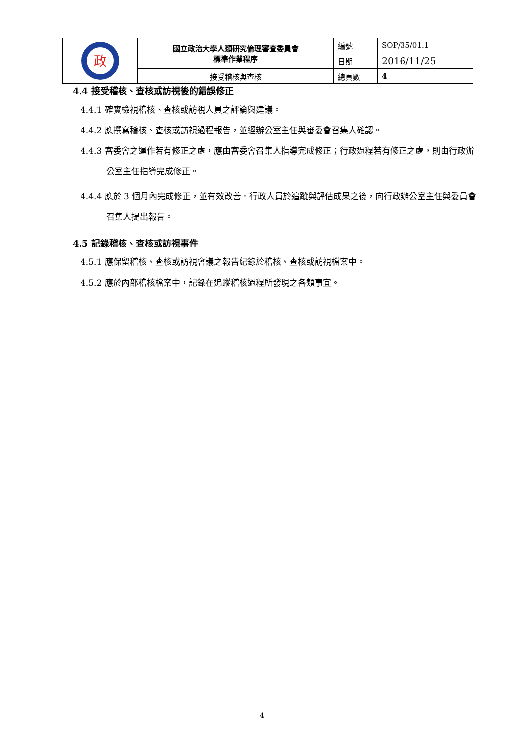| 政 | 國立政治大學人類研究倫理審查委員會 標準作業程序 | 編號 | SOP/35/01.1 |
| | | 日期 | 2016/11/25 |
| | 接受稽核與查核 | 總頁數 | 4 |
4.4 接受稽核、查核或訪視後的錯誤修正
4.4.1 確實檢視稽核、查核或訪視人員之評論與建議。
4.4.2 應撰寫稽核、查核或訪視過程報告，並經辦公室主任與審委會召集人確認。
4.4.3 審委會之運作若有修正之處，應由審委會召集人指導完成修正；行政過程若有修正之處，則由行政辦公室主任指導完成修正。
4.4.4 應於 3 個月內完成修正，並有效改善。行政人員於追蹤與評估成果之後，向行政辦公室主任與委員會召集人提出報告。
4.5 記錄稽核、查核或訪視事件
4.5.1 應保留稽核、查核或訪視會議之報告紀錄於稽核、查核或訪視檔案中。
4.5.2 應於內部稽核檔案中，記錄在追蹤稽核過程所發現之各類事宜。
4